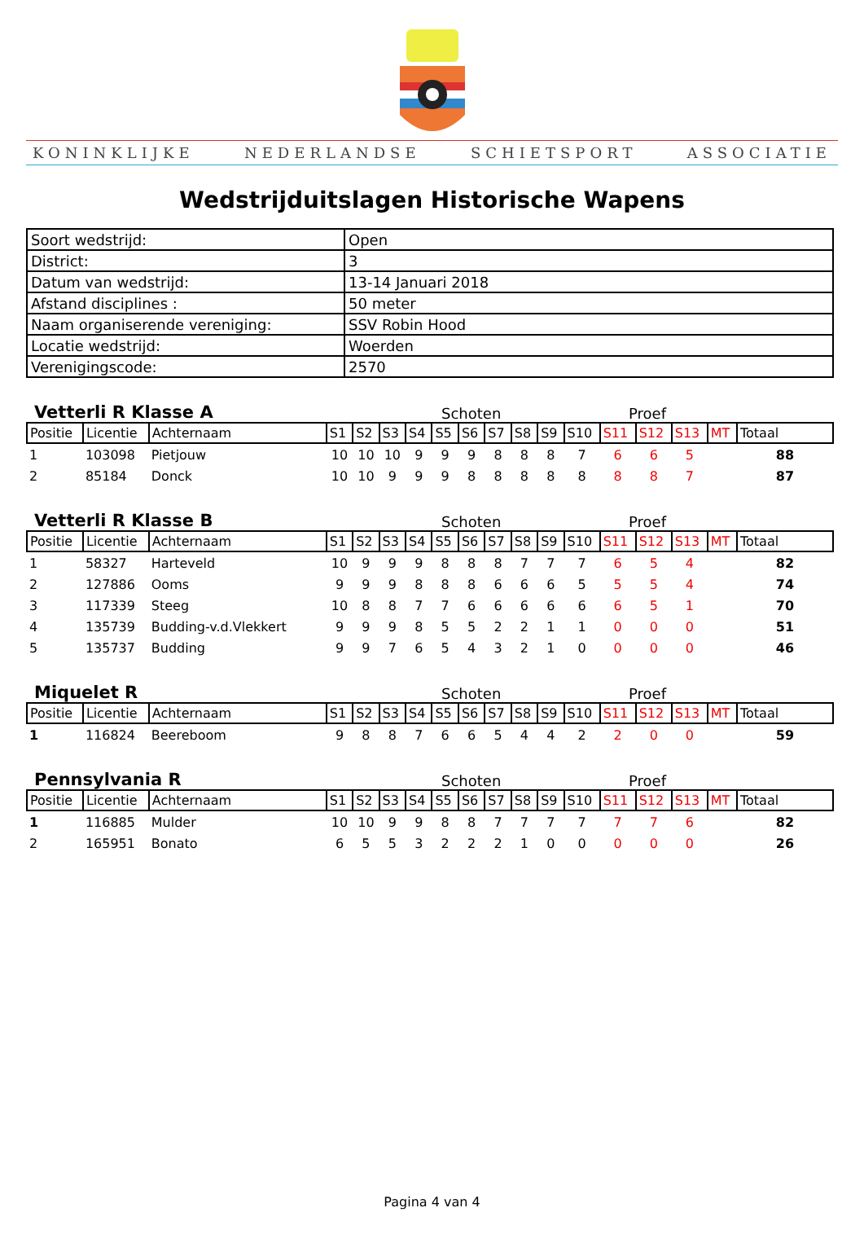KONINKLIJKE NEDERLANDSE SCHIETSPORT ASSOCIATIE
Wedstrijduitslagen Historische Wapens
| Soort wedstrijd: | Open |
| District: | 3 |
| Datum van wedstrijd: | 13-14 Januari 2018 |
| Afstand disciplines : | 50 meter |
| Naam organiserende vereniging: | SSV Robin Hood |
| Locatie wedstrijd: | Woerden |
| Verenigingscode: | 2570 |
Vetterli R Klasse A Schoten Proef
| Positie | Licentie | Achternaam | S1 | S2 | S3 | S4 | S5 | S6 | S7 | S8 | S9 | S10 | S11 | S12 | S13 | MT | Totaal |
| --- | --- | --- | --- | --- | --- | --- | --- | --- | --- | --- | --- | --- | --- | --- | --- | --- | --- |
| 1 | 103098 | Pietjouw | 10 | 10 | 10 | 9 | 9 | 9 | 8 | 8 | 8 | 7 | 6 | 6 | 5 | | 88 |
| 2 | 85184 | Donck | 10 | 10 | 9 | 9 | 9 | 8 | 8 | 8 | 8 | 8 | 8 | 8 | 7 | | 87 |
Vetterli R Klasse B Schoten Proef
| Positie | Licentie | Achternaam | S1 | S2 | S3 | S4 | S5 | S6 | S7 | S8 | S9 | S10 | S11 | S12 | S13 | MT | Totaal |
| --- | --- | --- | --- | --- | --- | --- | --- | --- | --- | --- | --- | --- | --- | --- | --- | --- | --- |
| 1 | 58327 | Harteveld | 10 | 9 | 9 | 9 | 8 | 8 | 8 | 7 | 7 | 7 | 6 | 5 | 4 | | 82 |
| 2 | 127886 | Ooms | 9 | 9 | 9 | 8 | 8 | 8 | 6 | 6 | 6 | 5 | 5 | 5 | 4 | | 74 |
| 3 | 117339 | Steeg | 10 | 8 | 8 | 7 | 7 | 6 | 6 | 6 | 6 | 6 | 6 | 5 | 1 | | 70 |
| 4 | 135739 | Budding-v.d.Vlekkert | 9 | 9 | 9 | 8 | 5 | 5 | 2 | 2 | 1 | 1 | 0 | 0 | 0 | | 51 |
| 5 | 135737 | Budding | 9 | 9 | 7 | 6 | 5 | 4 | 3 | 2 | 1 | 0 | 0 | 0 | 0 | | 46 |
Miquelet R Schoten Proef
| Positie | Licentie | Achternaam | S1 | S2 | S3 | S4 | S5 | S6 | S7 | S8 | S9 | S10 | S11 | S12 | S13 | MT | Totaal |
| --- | --- | --- | --- | --- | --- | --- | --- | --- | --- | --- | --- | --- | --- | --- | --- | --- | --- |
| 1 | 116824 | Beereboom | 9 | 8 | 8 | 7 | 6 | 6 | 5 | 4 | 4 | 2 | 2 | 0 | 0 | | 59 |
Pennsylvania R Schoten Proef
| Positie | Licentie | Achternaam | S1 | S2 | S3 | S4 | S5 | S6 | S7 | S8 | S9 | S10 | S11 | S12 | S13 | MT | Totaal |
| --- | --- | --- | --- | --- | --- | --- | --- | --- | --- | --- | --- | --- | --- | --- | --- | --- | --- |
| 1 | 116885 | Mulder | 10 | 10 | 9 | 9 | 8 | 8 | 7 | 7 | 7 | 7 | 7 | 7 | 6 | | 82 |
| 2 | 165951 | Bonato | 6 | 5 | 5 | 3 | 2 | 2 | 2 | 1 | 0 | 0 | 0 | 0 | 0 | | 26 |
Pagina 4 van 4